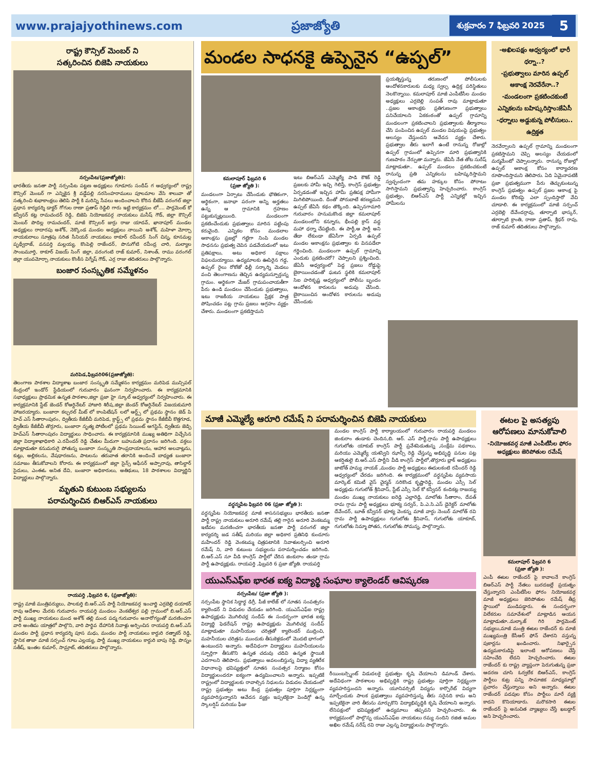www.prajajyothinews.com ప్రజాజ్యోతి శుక్రవారం 7 ఫిబ్రవరి 2025 5
రాష్ట్ర కౌన్సిల్ మెంబర్ ని
సత్కరించిన బిజెపి నాయకులు
నర్సంపేట/(ప్రజాజ్యోతి):
భారతీయ జనతా పార్టీ నర్సంపేట పట్టణ అధ్యక్షులు గూడూరు సందీప్ గ ఆధ్వర్యంలో రాష్ట్ర కౌన్సిల్ మెంబర్ గా ఎన్నికైన శ్రీ వడ్డేపల్లి నరసింహరాములు పూలమాల వేసి శాలువా తో సత్కరించి శుభాకాంక్షలు తెలిపి పార్టీ కి మరిన్ని సేవలు అందించాలని కోరిన బీజేపీ వరంగల్ జిల్లా ప్రధాన కార్యదర్శి డాక్టర్ గోగుల రాణా ప్రతాప్ రెడ్డిలి గారు ఇట్టి కార్యక్రమం లో.... పార్లమెంట్ కో కన్వీనర్ కట్ల రామచందర్ రెడ్డి, బిజెపి నియోజకవర్గ నాయకులు మనీష్ గౌడ్, జిల్లా కౌన్సిల్ మెంబర్ పొదిల్ల రామచందర్, మాజీ కౌన్సిలర్ జుర్రు రాజు యాదవ్, ఖానాపూర్ మండల అధ్యక్షులు రాదారపు అశోక్, నెక్కొండ మండల అధ్యక్షులు నాయిని అశోక్, మహిళా మోర్చా నాయకురాలు సూత్రపు సరిత సీనియర్ నాయకులు ఠాకూర్ రవీందర్ సింగ్ చిన్న, కూనమల్ల పృథ్వీరాజ్, వనపర్తి మల్లయ్య, కొంపెల్లి రాజేందర్, పొనుగోటి రవీంద్ర చారి, మల్యాల సాంబమూర్తి, ఠాకూర్ విజయ్ సింగ్ జిల్లా, వరంగంటి రాజ్ కుమార్, నిశాంత్, రాము వరంగల్ జిల్లా యువమోర్చా నాయకులు కొంకీస విగ్నేష్ గౌడ్, ఎర్ర రాజు తదితరులు పాల్గొన్నారు.
బంజార సంస్కృతిక సమ్మేళనం
మరిపెడ,ఫిబ్రవరి06(ప్రజాజ్యోతి):
తెలంగాణ పాఠశాల విద్యాశాఖ బంజార సంస్కృతి సమ్మేళనం కార్యక్రమం మరిపెడ మున్సిపల్ కేంద్రంలో ఇండోర్ స్టేడియంలో గురువారం ఘనంగా నిర్వహించారు. ఈ కార్యక్రమానికి సభాధ్యక్షులు ప్రాథమిక ఉన్నత పాఠశాల,జిల్లా ప్రజా హై స్కూల్ ఆధ్వర్యంలో నిర్వహించారు. ఈ కార్యక్రమానికి స్టేట్ జెండర్ కోఆర్డినేటర్ హాజారి శిరీష,జిల్లా జెండర్ కోఆర్డినేటర్ విజయకుమారి హాజరయ్యారు. బంజారా కల్చరల్ మీట్ లో కాంపిటేషన్ లలో ఆర్ట్స్ లో ప్రథమ స్థానం జెడ్ పి హెచ్ ఎస్ సీతారాంపురం, ద్వితీయ కేజీబీవీ మరిపెడ, క్రాఫ్ట్స్ లో ప్రథమ స్థానం కేజీబీవీ కొత్తగూడ, ద్వితీయ కేజీబీవీ తొర్రూరు, బంజారా నృత్య పోటీలలో ప్రథమ సెయింట్ ఆగస్టిన్, ద్వితీయ జెడ్పి హెచ్ఎస్ సీతారాంపురం విద్యార్థులు సాధించారు. ఈ కార్యక్రమానికి ముఖ్య అతిథిగా విచ్చేసిన జిల్లా విద్యాశాఖాధికారి ఎ.రవీందర్ రెడ్డి చేతుల మీదుగా బహుమతి ప్రదానం జరిగింది. వక్తలు మాట్లాడుతూ కనుమరుగై పోతున్న బంజారా సంస్కృతి సాంప్రదాయాలను, ఆహార అలవాట్లను, కుట్లు, అల్లికలను, వేషధారణను, పాటలను తరువాత తరానికి అందించే బాధ్యత బంజారా సమాజం తీసుకోవాలని కోరారు. ఈ కార్యక్రమంలో జిల్లా సైన్స్ ఆఫీసర్ అప్పారావు, తాసిల్దార్ సైదులు, ఎంఈఓ అనిత దేవి, బంజారా అధికారులు, అతిథులు, 18 పాఠశాలల విద్యార్థిని విద్యార్థులు పాల్గొన్నారు.
మృతుని కుటుంబ సభ్యులను
పరామర్శించిన బిఆర్ఎస్ నాయకులు
రాయపర్తి ,ఫిబ్రవరి 6, (ప్రజాజ్యోతి):
రాష్ట్ర మాజీ మంత్రివర్యులు, పాలకుర్తి బి.ఆర్.ఎస్ పార్టీ నియోజకవర్గ ఇంచార్జి ఎర్రబెల్లి దయాకర్ రావు ఆదేశాల మేరకు గురువారం రాయపర్తి మండలం వెంకటేశ్వర పల్లి గ్రామంలో బి.ఆర్.ఎస్ పార్టీ ముఖ్య నాయకులు మంద అశోక్ తల్లి మంద పద్మ గురువారం అనారోగ్యంతో మరణించగా వారి అంతిమ యాత్రలో పాల్గొని, వారి పార్థివ దేహానికి నివాళ్లు అర్పించిన రాయపర్తి బి.ఆర్.ఎస్ మండల పార్టీ ప్రధాన కార్యదర్శి పూస మధు, మండల పార్టీ నాయకులు కార్దురి రత్నాకర్ రెడ్డి, స్థానిక తాజా మాజీ సర్పంచ్ గూబ ఎల్లయ్య, పార్టీ ముఖ్య నాయకులు కార్దురి బాపు రెడ్డి, పొన్నం సతీష్, ఇంతల కుమార్, సామ్రాట్, తదితరులు పాల్గొన్నారు.
మండల సాధనకై ఉప్పెనైన “ఉప్పల్”
కమలాపూర్ ఫిబ్రవరి 6
(ప్రజా జ్యోతి ):
మండలంగా ఏర్పాటు చేసేందుకు భౌతికంగా, ఆర్థికంగా, జనాభా పరంగా అన్ని అర్హతలు ఉన్న ఆ గ్రామానికి గ్రహణం పట్టుకున్నట్లయింది. మండలంగా ప్రకటించేందుకు ప్రభుత్వాలు మారిన పట్టింపు కరువైంది. ఎన్నికల కోసం మండలాల ఆకాంక్షను ప్రజల్లో గట్టిగా నింపి మండల సాధనను ప్రభుత్వ చెవిన పడవేయడంలో ఇటు ప్రతిపక్షాలు, అటు అధికార పక్షాలు విఫలమయ్యాయి. ఉద్యమాలకు ఊపిరైన గడ్డ, ఉప్పల్ రైలు రోకోతో ఢిల్లీ సర్కార్ని మెడలు వంచి తెలంగాణను తెచ్చిన ఉద్యమస్ఫూర్తున్న గ్రామం. ఆర్థికంగా మేజర్ గ్రామపంచాయతీగా పేరు ఉండి మండలం చేసేందుకు ప్రభుత్వాలు, ఇటు రాజకీయ నాయకులు ప్రేక్షక పాత్ర పోషించడం పట్ల గ్రామ ప్రజలు ఆగ్రహం వ్యక్తం చేశారు. మండలంగా ప్రకటిస్తామని
ఇటు బిఆర్ఎస్ ఎమ్మెల్యే పాడి కౌశిక్ రెడ్డి ప్రజలకు హామీ ఇచ్చి గెలిస్తే, కాంగ్రెస్ ప్రభుత్వం ఏర్పడడంతో ఇచ్చిన హామీ ప్రతిపక్ష హామీగా మిగిలిపోయింది. దీంతో పోరుబాటే శరణ్యమని ఉప్పల్ జేఏసీ కథం తొక్కింది. ఉప్పెనగామారి గురువారం హనుమకొండ జిల్లా కమలాపూర్ మండలంలోని కన్నూరు, భీంపల్లి క్రాస్ వద్ద మహా ధర్నా చేపట్టింది. ఈ పార్టీ,ఆ పార్టీ అని తేడా లేకుండా జేఏసీగా ఏర్పడి ఉప్పల్ మండల ఆకాంక్షను ప్రభుత్వాల కు వినపడేలా గర్జించింది. మండలంగా ఉప్పల్ గ్రామాన్ని ఎందుకు ప్రకటించరో? చెప్పాలని ప్రశ్నించింది. జేఏసీ ఆధ్వర్యంలో పెద్ద ప్రజలు రోడ్డుపై బైఠాయించడంతో ఘటన స్థలికి కమలాపూర్ సిఐ హరికృష్ణ ఆధ్వర్యంలో పోలీసు బృందం ఆందోళన కారులను అదుపు చేసింది. బైఠాయించిన ఆందోళన కారులను అదుపు చేసేందుకు
ప్రయత్నిస్తున్న తరుణంలో పోలీసులకు ఆందోళనకారులకు మధ్య స్వల్ప ఉద్రిక్త పరిస్థితులు నెలకొన్నాయి. కమలాపూర్ మాజీ ఎంపీటీసీల మండల అధ్యక్షులు ఎర్రబెల్లి సంపత్ రావు మాట్లాడుతూ ..ప్రజల ఆకాంక్షకు ప్రతిగుణంగా ప్రభుత్వాలు పనిచేయాలని ఏకకంఠంతో ఉప్పల్ గ్రామాన్ని మండలంగా ప్రకటించాలని ప్రభుత్వాలకు తీర్మానాలు చేసి పంపించిన ఉప్పల్ మండల విషయంపై ప్రభుత్వం ఆలస్యం చేస్తుందని ఆవేదన వ్యక్తం చేశారు. ప్రభుత్వాల తీరు ఇలాగే ఉంటే రానున్న రోజుల్లో ఉప్పల్ గ్రామంలో ఉప్పెనగా మారి ప్రభుత్వానికి గుణపాఠం నేర్పుతా మన్నారు. జేఏసీ నేత తోట సురేష్ మాట్లాడుతూ.. ఉప్పల్ మండలం ప్రకటించకుంటే రానున్న ప్రతి ఎన్నికలను బహిష్కరిస్తామని స్వచ్ఛందంగా తమ హక్కుల కోసం పోరాటం సాగిస్తామని ప్రభుత్వాన్ని హెచ్చరించారు. కాంగ్రెస్ ప్రభుత్వం, బిఆర్ఎస్ పార్టీ ఎన్నికల్లో ఇచ్చిన హామీలను
-అఖిలపక్షం ఆధ్వర్యంలో భారీ ధర్నా..?
-ప్రభుత్వాలు మారిన ఉప్పల్ ఆకాంక్ష నెరవేరేనా..?
-మండలంగా ప్రకటించకుంటే ఎన్నికలను బహిష్కరిస్తాం:జేఏసీ
-ధర్నాలు అడ్డుకున్న పోలీసులు.. ఉద్రిక్తత
నెరవేర్చాలని ఉప్పల్ గ్రామాన్ని మండలంగా ప్రకటిస్తామని చెప్పి ఆలస్యం చేయడంలో మర్మమేంటో చెప్పాలన్నారు. రానున్న రోజుల్లో ఉప్పల్ ఆకాంక్ష కోసం కార్యాచరణ రూపొందిస్తామని తెలిపారు. ఏది ఏమైనాపటికీ ప్రజా ప్రభుత్వముగా పేరు తెచ్చుకుంటున్న కాంగ్రెస్ ప్రభుత్వం ఉప్పల్ ప్రజల ఆకాంక్ష పై మండల కోరికపై ఎలా స్పందిస్తారో వేచి చూడాలి. ఈ కార్యక్రమంలో మాజీ సర్పంచ్ ఎర్రబెల్లి దేవేందర్రావు, తూర్పాటి భాస్కర్, తూర్పాటి క్రాంతి, రాణా ప్రతాప్, శ్రీధర్ రావు, రాజ్ కుమార్ తదితరులు పాల్గొన్నారు.
మాజీ ఎమ్మెల్యే ఆరూరి రమేష్ ని పరామర్శించిన బిజెపి నాయకులు
వర్ధన్నపేట ఫిబ్రవరి 06 (ప్రజా జ్యోతి ):
వర్ధన్నపేట నియోజకవర్గ మాజీ శాసనసభ్యులు భారతీయ జనతా పార్టీ రాష్ట్ర నాయకులు అరూరి రమేష్ తల్లి గారైన అరూరి వెంకటమ్మ ఇటీవల మరణించగా భారతీయ జనతా పార్టీ వరంగల్ జిల్లా కార్యదర్శి జడ సతీష్ మరియు జిల్లా అధికార ప్రతినిధి కుందూరు మహేందర్ రెడ్డి వెంకటమ్మ చిత్రపటానికి నివాళులర్పించి అరూరి రమేష్ ని, వారి కుటుంబ సభ్యులను పరామర్శించడం జరిగింది. బి.ఆర్.ఎస్ నూ వీడి కాంగ్రెస్ పార్టీలో చేరిన జింకురాం తండా గ్రామ పార్టీ ఉపాధ్యక్షుడు. రాయపర్తి ,ఫిబ్రవరి 6 ప్రజా జ్యోతి. రాయపర్తి
మండల కాంగ్రెస్ పార్టీ కార్యాలయంలో గురువారం రాయపర్తి మండలం జింకురాం తండాకు చెందిన,బి. ఆర్. ఎస్ పార్టీ,గ్రామ పార్టీ ఉపాధ్యక్షులు గుగులోతు యాకుబ్ కాంగ్రెస్ పార్టీ ప్రవేశపెడుతున్న ,సంక్షేమ పథకాలు, మరియు ఎమ్మెల్యే యశస్విని ఝాన్సీ రెడ్డి చేస్తున్న అభివృద్ధి పనుల పట్ల ఆకర్షితులై బి.ఆర్.ఎస్ పార్టీని వీడి కాంగ్రెస్ పార్టీలో,తొర్రూరు బ్లాక్ అధ్యక్షులు జాటోత్ హమ్య నాయక్ ,మండల పార్టీ అధ్యక్షులు ఈదులకంటి రవీందర్ రెడ్డి ఆధ్వర్యంలో చేరడం జరిగింది. ఈ కార్యక్రమంలో వర్ధన్నపేట వ్యవసాయ మార్కెట్ కమిటీ వైస్ చైర్మన్ సరికొండ కృష్ణారెడ్డి, మండల ఎస్సీ సెల్ అధ్యక్షుడు గుగులోత్ శ్రీనివాస్, స్టేట్ ఎస్సీ సెల్ కో కన్వీనర్ కందికట్ల రాజయ్య మండల ముఖ్య నాయకులు ఐరెడ్డి ఎల్లారెడ్డి, మాలోతు సీతారాం, దేవత్ రామ గ్రామ పార్టీ అధ్యక్షులు భూక్య సర్వన్, పి.ఎ.సి.ఎస్ డైరెక్టర్ మాలోతు దేవేందర్, బూత్ కన్వీనర్ భూక్య వెంకన్న మాజీ వార్డు నెంబర్ మాలోత్ రవి గ్రామ పార్టీ ఉపాధ్యక్షులు గుగులోతు శ్రీనివాస్, గుగులోతు యాకూబ్, గుగులోతు నిమ్మా పోతన, గుగులోతు సోమన్న, పాల్గొన్నారు.
యుఎస్ఎఫ్ఐ భారత ఐక్య విద్యార్థి సంఘాల క్యాలెండర్ ఆవిష్కరణ
నర్సంపేట/ (ప్రజా జ్యోతి ):
నర్సంపేట స్థానిక సిద్ధార్థ డిగ్రీ, పీజీ కాలేజ్ లో నూతన సంవత్సరం క్యాలెండర్ ని విడుదల చేయడం జరిగింది. యుఎస్ఎఫ్ఐ రాష్ట్ర ఉపాధ్యక్షుడు మొగిలిచర్ల సందీప్ ఈ సందర్భంగా భారత ఐక్య విద్యార్థి ఫెడరేషన్ రాష్ట్ర ఉపాధ్యక్షుడు మొగిలిచర్ల సందీప్ మాట్లాడుతూ మహనీయుల చరిత్రతో క్యాలెండర్ ముద్రించి, మహనీయుల చరిత్రను ముందుకు తీసుకెళ్లడంలో మొదటి భాగంలో ఉంటుందని అన్నారు. అదేవిధంగా విద్యార్థులు మహనీయులను స్ఫూర్తిగా తీసుకొని ఉన్నత చదువు చదివి ఉన్నత స్థాయికి ఎదగాలని తెలిపారు. ప్రభుత్వాలు అవలంబిస్తున్న విద్యా వ్యతిరేక విధానాలపై భవిష్యత్తులో నూతన సంవత్సర నిర్మాణం కోసం విద్యార్థులందరూ ఐక్యంగా ఉద్యమించాలని అన్నారు. ఇప్పటికే రాష్ట్రంలో విద్యార్థులకు రావాల్సిన నిధులను విడుదల చేయడంలో రాష్ట్ర ప్రభుత్వం అటు కేంద్ర ప్రభుత్వం పూర్తిగా నిర్లక్ష్యంగా వ్యవహరిస్తున్నారని ఆవేదన వ్యక్తం ఇప్పటికైనా పెండిగ్గో ఉన్న స్కాలర్షిప్ మరియు ఫీజు
రీయింబర్స్మెంట్ విడుదలకై ప్రభుత్వం కృషి చేయాలని డిమాండ్ చేశారు. అదేవిధంగా పాఠశాలల అభివృద్ధికి రాష్ట్ర ప్రభుత్వం పూర్తిగా నిర్లక్ష్యంగా వ్యవహరిస్తుందని అన్నారు. యూనివర్సిటీ విద్యను కార్పొరేట్ విద్యగా మార్చేందుకు పాలక ప్రభుత్వాలు వ్యవహరిస్తున్న తీరు సరైనది కాదు అని ఇప్పటికైనా వారి తీరును మార్చుకొని విద్యాభివృద్ధికి కృషి చేయాలని అన్నారు. లేనిపక్షంలో భవిష్యత్తులో ఉద్యమాలు తప్పవని హెచ్చరించారు. ఈ కార్యక్రమంలో పాల్గొన్న యుఎస్ఎఫ్ఐ నాయకులు రమ్య నందిని రజిత అమల అఖిల రమేష్ నరేష్ రవి రాజు ఎల్లన్న విద్యార్థులను పాల్గొన్నారు.
ఈటల పై అసత్యపు ఆరోపణలు మానుకోవాలి
-నియోజకవర్గ మాజీ ఎంపీటీసీల ఫోరం అధ్యక్షులు జెరిపోతుల రమేష్
కమలాపూర్ ఫిబ్రవరి 6
(ప్రజా జ్యోతి ):
ఎంపీ ఈటల రాజేందర్ పై కావాలనే కాంగ్రెస్ బిఆర్ఎస్ పార్టీ నేతలు బురదజల్లే ప్రయత్నం చేస్తున్నారని ఎంపీటీసీల ఫోరం నియోజకవర్గ మాజీ అధ్యక్షులు జెరిపోతుల రమేష్ తీవ్ర స్థాయిలో మండిపడ్డారు. ఈ సందర్భంగా విలేకరుల సమావేశంలో మాట్లాడిన ఆయన మాట్లాడుతూ..మల్కాజ్ గిరి పార్లమెంట్ సభ్యులు,మాజీ మంత్రి ఈటల రాజేందర్ కు మాజీ ముఖ్యమంత్రి కేసీఆర్ ఫోన్ చేశారని వస్తున్న పుకార్లను ఖండించారు. నిఖార్సైన ఉద్యమకారుడిపై ఇలాంటి ఆరోపణలు చేస్తే సహించేది లేదని హెచ్చరించారు. ఈటల రాజేందర్ కు రాష్ట్ర వ్యాప్తంగా పెరుగుతున్న ప్రజా ఆదరణ చూసి ఓర్వలేక బిఆర్ఎస్, కాంగ్రెస్ పార్టీలు కుట్ర పన్ని సామాజిక మాధ్యమాల్లో ప్రచారం చేస్తున్నాయి అని అన్నారు. ఈటల రాజేందర్ పదవుల కోసం పార్టీలు మారే వ్యక్తి కాదని కొనియాడారు. మరొకసారి ఈటల రాజేందర్ పై అనుచిత వ్యాఖ్యలు చేస్తే ఖబడ్దార్ అని హెచ్చరించారు.